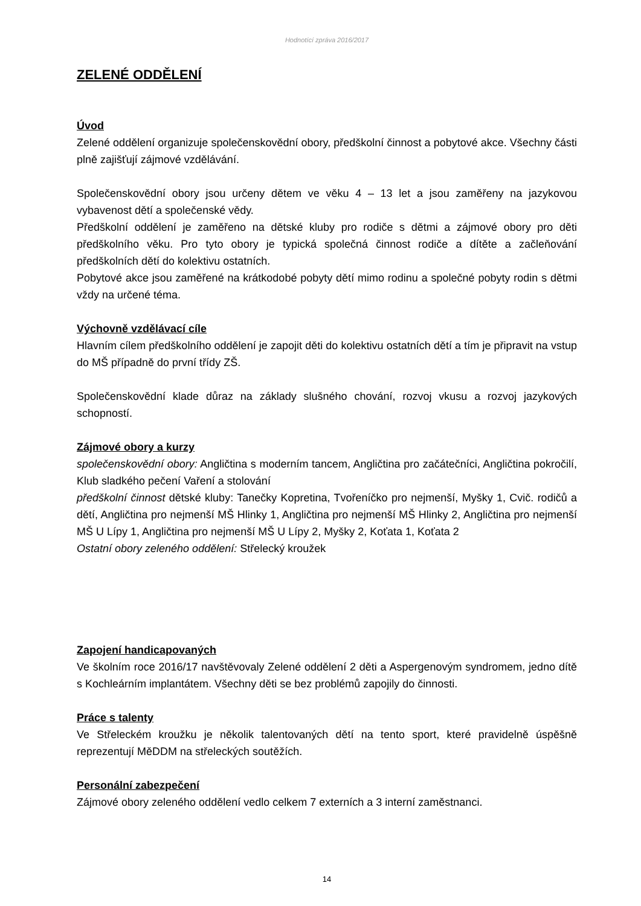Hodnotící zpráva 2016/2017
ZELENÉ ODDĚLENÍ
Úvod
Zelené oddělení organizuje společenskovědní obory, předškolní činnost a pobytové akce. Všechny části plně zajišťují zájmové vzdělávání.
Společenskovědní obory jsou určeny dětem ve věku 4 – 13 let a jsou zaměřeny na jazykovou vybavenost dětí a společenské vědy.
Předškolní oddělení je zaměřeno na dětské kluby pro rodiče s dětmi a zájmové obory pro děti předškolního věku. Pro tyto obory je typická společná činnost rodiče a dítěte a začleňování předškolních dětí do kolektivu ostatních.
Pobytové akce jsou zaměřené na krátkodobé pobyty dětí mimo rodinu a společné pobyty rodin s dětmi vždy na určené téma.
Výchovně vzdělávací cíle
Hlavním cílem předškolního oddělení je zapojit děti do kolektivu ostatních dětí a tím je připravit na vstup do MŠ případně do první třídy ZŠ.
Společenskovědní klade důraz na základy slušného chování, rozvoj vkusu a rozvoj jazykových schopností.
Zájmové obory a kurzy
společenskovědní obory: Angličtina s moderním tancem, Angličtina pro začátečníci, Angličtina pokročilí, Klub sladkého pečení Vaření a stolování
předškolní činnost dětské kluby: Tanečky Kopretina, Tvořeníčko pro nejmenší, Myšky 1, Cvič. rodičů a dětí, Angličtina pro nejmenší MŠ Hlinky 1, Angličtina pro nejmenší MŠ Hlinky 2, Angličtina pro nejmenší MŠ U Lípy 1, Angličtina pro nejmenší MŠ U Lípy 2, Myšky 2, Koťata 1, Koťata 2
Ostatní obory zeleného oddělení: Střelecký kroužek
Zapojení handicapovaných
Ve školním roce 2016/17 navštěvovaly Zelené oddělení 2 děti a Aspergenovým syndromem, jedno dítě s Kochleárním implantátem. Všechny děti se bez problémů zapojily do činnosti.
Práce s talenty
Ve Střeleckém kroužku je několik talentovaných dětí na tento sport, které pravidelně úspěšně reprezentují MěDDM na střeleckých soutěžích.
Personální zabezpečení
Zájmové obory zeleného oddělení vedlo celkem 7 externích a 3 interní zaměstnanci.
14